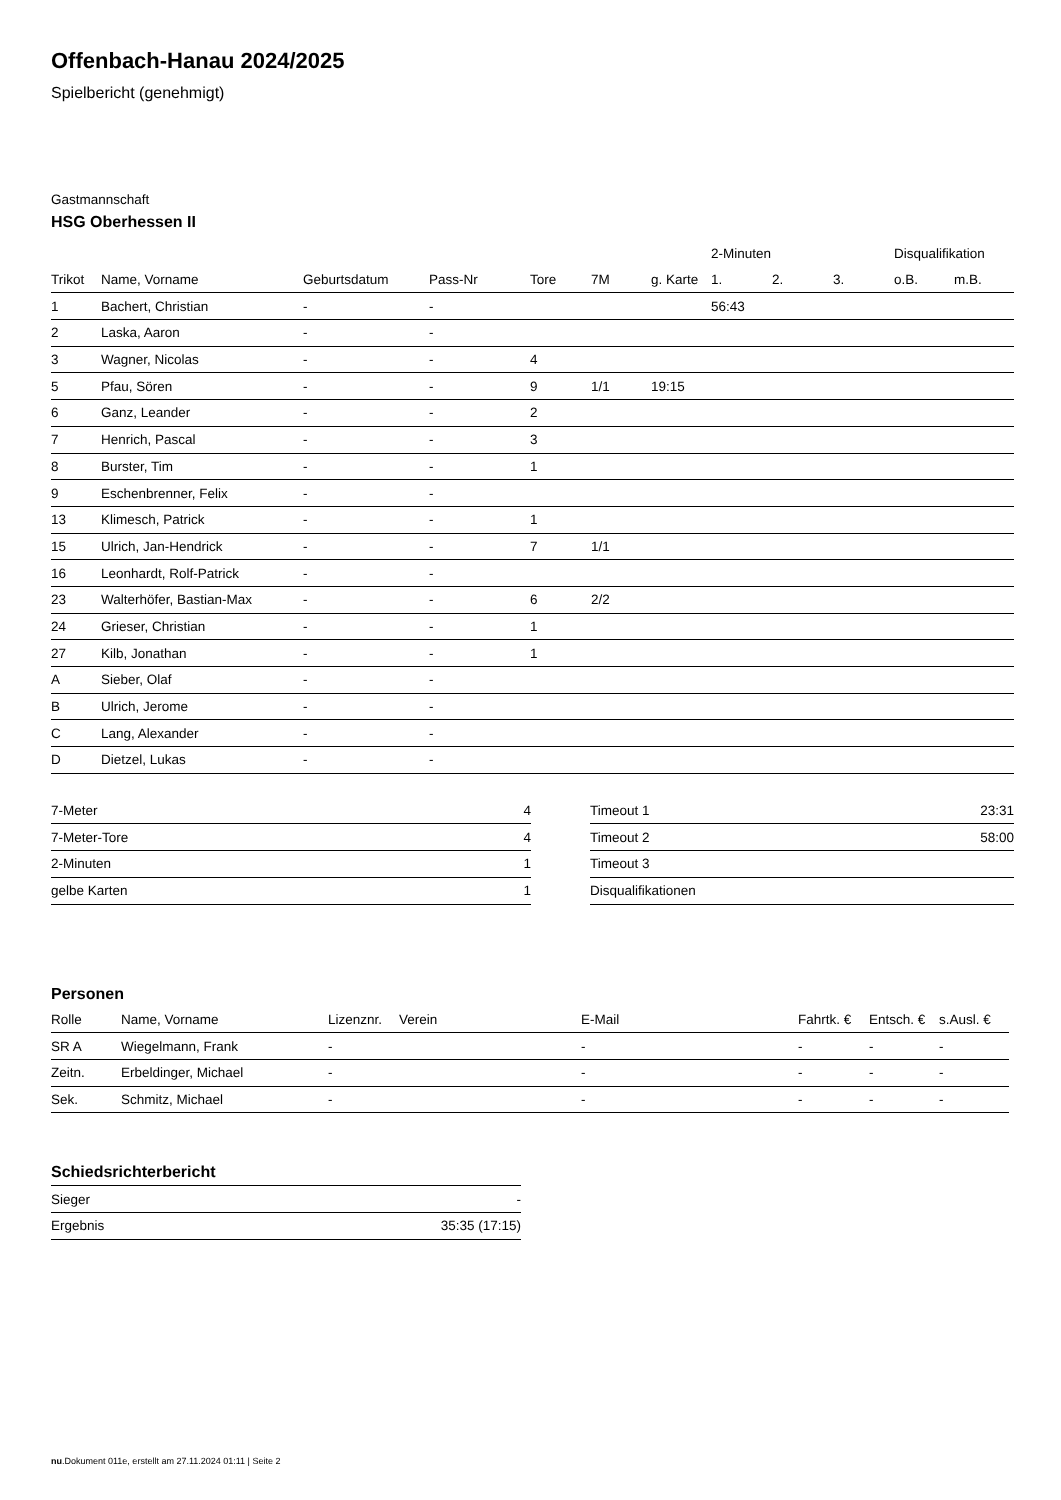Offenbach-Hanau 2024/2025
Spielbericht (genehmigt)
Gastmannschaft
HSG Oberhessen II
| | | | | | | | 2-Minuten | | | Disqualifikation | |
| --- | --- | --- | --- | --- | --- | --- | --- | --- | --- | --- | --- |
| Trikot | Name, Vorname | Geburtsdatum | Pass-Nr | Tore | 7M | g. Karte | 1. | 2. | 3. | o.B. | m.B. |
| 1 | Bachert, Christian | - | - | | | | 56:43 | | | | |
| 2 | Laska, Aaron | - | - | | | | | | | | |
| 3 | Wagner, Nicolas | - | - | 4 | | | | | | | |
| 5 | Pfau, Sören | - | - | 9 | 1/1 | 19:15 | | | | | |
| 6 | Ganz, Leander | - | - | 2 | | | | | | | |
| 7 | Henrich, Pascal | - | - | 3 | | | | | | | |
| 8 | Burster, Tim | - | - | 1 | | | | | | | |
| 9 | Eschenbrenner, Felix | - | - | | | | | | | | |
| 13 | Klimesch, Patrick | - | - | 1 | | | | | | | |
| 15 | Ulrich, Jan-Hendrick | - | - | 7 | 1/1 | | | | | | |
| 16 | Leonhardt, Rolf-Patrick | - | - | | | | | | | | |
| 23 | Walterhöfer, Bastian-Max | - | - | 6 | 2/2 | | | | | | |
| 24 | Grieser, Christian | - | - | 1 | | | | | | | |
| 27 | Kilb, Jonathan | - | - | 1 | | | | | | | |
| A | Sieber, Olaf | - | - | | | | | | | | |
| B | Ulrich, Jerome | - | - | | | | | | | | |
| C | Lang, Alexander | - | - | | | | | | | | |
| D | Dietzel, Lukas | - | - | | | | | | | | |
| 7-Meter | 4 |
| 7-Meter-Tore | 4 |
| 2-Minuten | 1 |
| gelbe Karten | 1 |
| Timeout 1 | 23:31 |
| Timeout 2 | 58:00 |
| Timeout 3 | |
| Disqualifikationen | |
Personen
| Rolle | Name, Vorname | Lizenznr. | Verein | E-Mail | Fahrtk. € | Entsch. € | s.Ausl. € |
| --- | --- | --- | --- | --- | --- | --- | --- |
| SR A | Wiegelmann, Frank | - | | - | - | - | - |
| Zeitn. | Erbeldinger, Michael | - | | - | - | - | - |
| Sek. | Schmitz, Michael | - | | - | - | - | - |
Schiedsrichterbericht
| Sieger | - |
| Ergebnis | 35:35 (17:15) |
nu.Dokument 011e, erstellt am 27.11.2024 01:11 | Seite 2